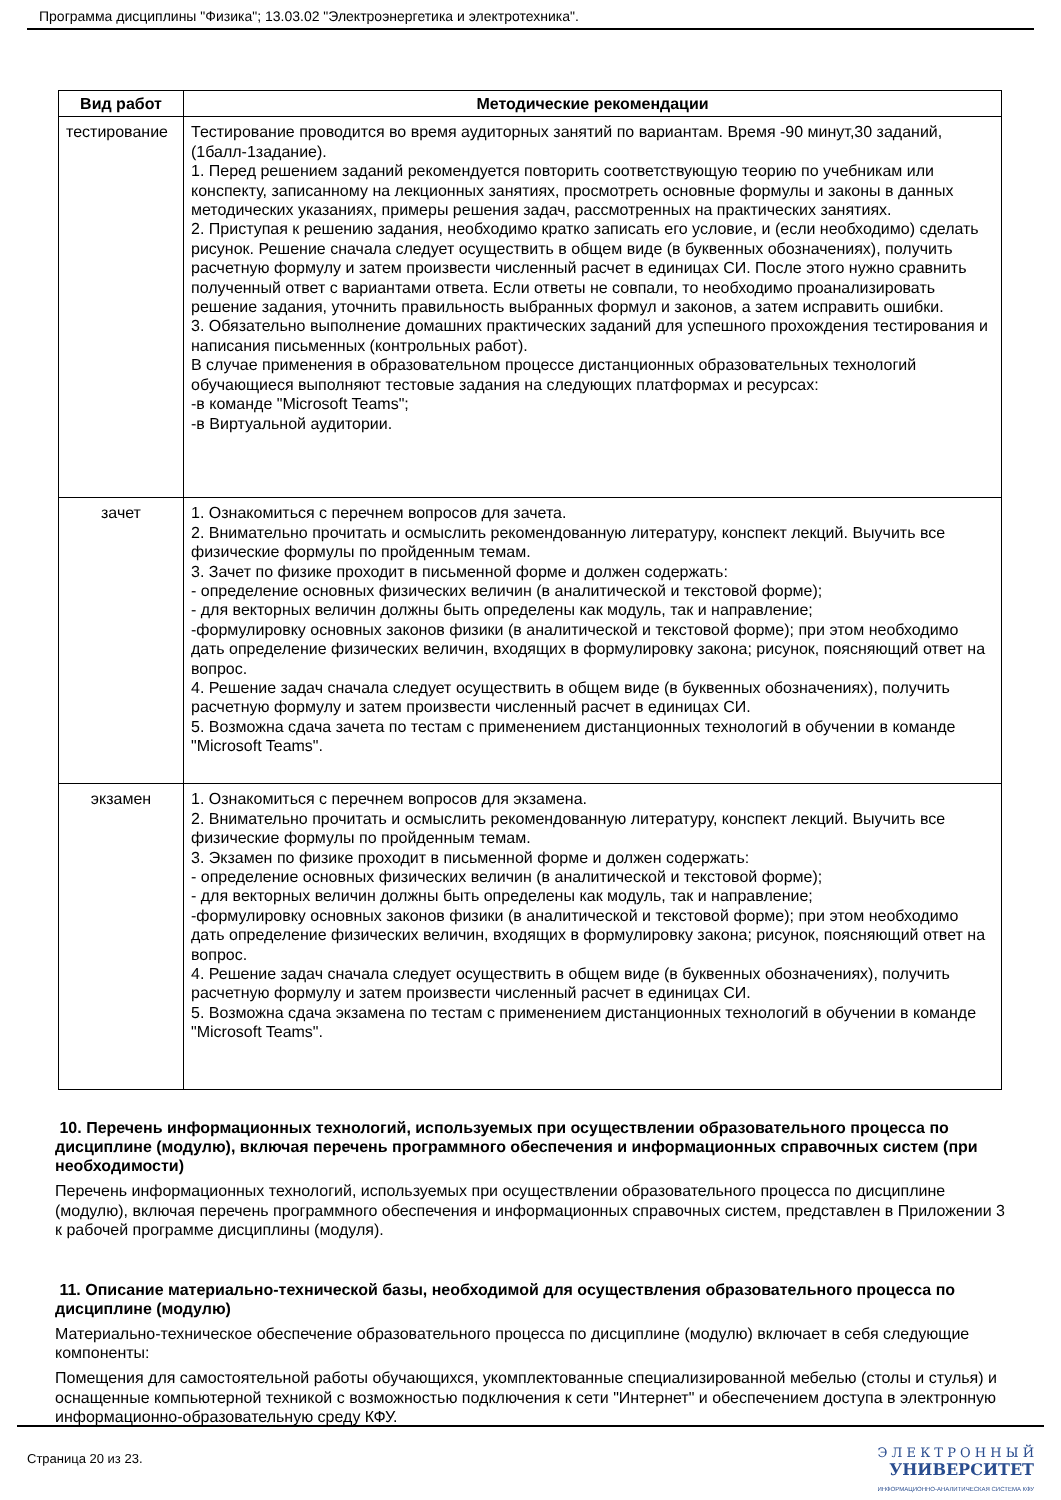Программа дисциплины "Физика"; 13.03.02 "Электроэнергетика и электротехника".
| Вид работ | Методические рекомендации |
| --- | --- |
| тестирование | Тестирование проводится во время аудиторных занятий по вариантам. Время -90 минут,30 заданий, (1балл-1задание). 1. Перед решением заданий рекомендуется повторить соответствующую теорию по учебникам или конспекту, записанному на лекционных занятиях, просмотреть основные формулы и законы в данных методических указаниях, примеры решения задач, рассмотренных на практических занятиях. 2. Приступая к решению задания, необходимо кратко записать его условие, и (если необходимо) сделать рисунок. Решение сначала следует осуществить в общем виде (в буквенных обозначениях), получить расчетную формулу и затем произвести численный расчет в единицах СИ. После этого нужно сравнить полученный ответ с вариантами ответа. Если ответы не совпали, то необходимо проанализировать решение задания, уточнить правильность выбранных формул и законов, а затем исправить ошибки. 3. Обязательно выполнение домашних практических заданий для успешного прохождения тестирования и написания письменных (контрольных работ). В случае применения в образовательном процессе дистанционных образовательных технологий обучающиеся выполняют тестовые задания на следующих платформах и ресурсах: -в команде "Microsoft Teams"; -в Виртуальной аудитории. |
| зачет | 1. Ознакомиться с перечнем вопросов для зачета. 2. Внимательно прочитать и осмыслить рекомендованную литературу, конспект лекций. Выучить все физические формулы по пройденным темам. 3. Зачет по физике проходит в письменной форме и должен содержать: - определение основных физических величин (в аналитической и текстовой форме); - для векторных величин должны быть определены как модуль, так и направление; -формулировку основных законов физики (в аналитической и текстовой форме); при этом необходимо дать определение физических величин, входящих в формулировку закона; рисунок, поясняющий ответ на вопрос. 4. Решение задач сначала следует осуществить в общем виде (в буквенных обозначениях), получить расчетную формулу и затем произвести численный расчет в единицах СИ. 5. Возможна сдача зачета по тестам с применением дистанционных технологий в обучении в команде "Microsoft Teams". |
| экзамен | 1. Ознакомиться с перечнем вопросов для экзамена. 2. Внимательно прочитать и осмыслить рекомендованную литературу, конспект лекций. Выучить все физические формулы по пройденным темам. 3. Экзамен по физике проходит в письменной форме и должен содержать: - определение основных физических величин (в аналитической и текстовой форме); - для векторных величин должны быть определены как модуль, так и направление; -формулировку основных законов физики (в аналитической и текстовой форме); при этом необходимо дать определение физических величин, входящих в формулировку закона; рисунок, поясняющий ответ на вопрос. 4. Решение задач сначала следует осуществить в общем виде (в буквенных обозначениях), получить расчетную формулу и затем произвести численный расчет в единицах СИ. 5. Возможна сдача экзамена по тестам с применением дистанционных технологий в обучении в команде "Microsoft Teams". |
10. Перечень информационных технологий, используемых при осуществлении образовательного процесса по дисциплине (модулю), включая перечень программного обеспечения и информационных справочных систем (при необходимости)
Перечень информационных технологий, используемых при осуществлении образовательного процесса по дисциплине (модулю), включая перечень программного обеспечения и информационных справочных систем, представлен в Приложении 3 к рабочей программе дисциплины (модуля).
11. Описание материально-технической базы, необходимой для осуществления образовательного процесса по дисциплине (модулю)
Материально-техническое обеспечение образовательного процесса по дисциплине (модулю) включает в себя следующие компоненты:
Помещения для самостоятельной работы обучающихся, укомплектованные специализированной мебелью (столы и стулья) и оснащенные компьютерной техникой с возможностью подключения к сети "Интернет" и обеспечением доступа в электронную информационно-образовательную среду КФУ.
Страница 20 из 23.
Э Л Е К Т Р О Н Н Ы Й
УНИВЕРСИТЕТ
ИНФОРМАЦИОННО-АНАЛИТИЧЕСКАЯ СИСТЕМА КФУ